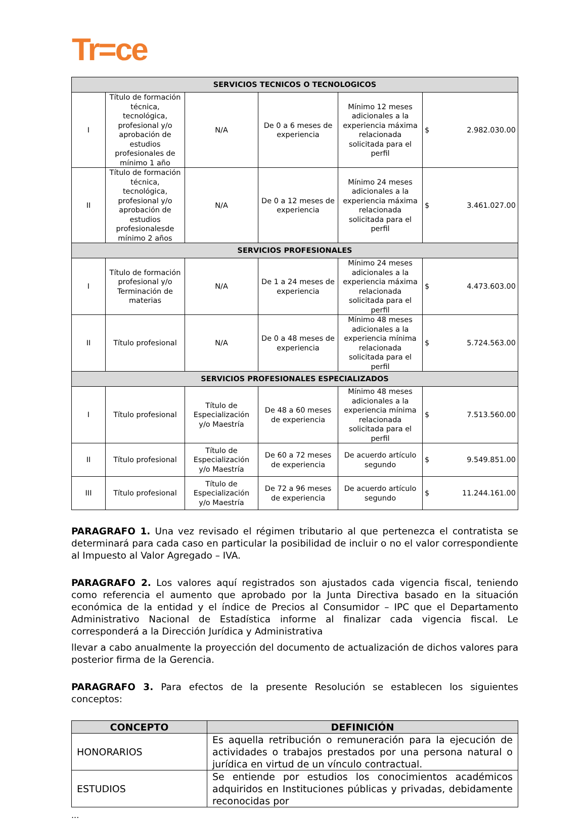Tr=ce
| SERVICIOS TECNICOS O TECNOLOGICOS | | | | | | |
| --- | --- | --- | --- | --- | --- | --- |
| I | Título de formación técnica, tecnológica, profesional y/o aprobación de estudios profesionales de mínimo 1 año | N/A | De 0 a 6 meses de experiencia | Mínimo 12 meses adicionales a la experiencia máxima relacionada solicitada para el perfil | $ | 2.982.030.00 |
| II | Título de formación técnica, tecnológica, profesional y/o aprobación de estudios profesionalesde mínimo 2 años | N/A | De 0 a 12 meses de experiencia | Mínimo 24 meses adicionales a la experiencia máxima relacionada solicitada para el perfil | $ | 3.461.027.00 |
| SERVICIOS PROFESIONALES | | | | | | |
| I | Título de formación profesional y/o Terminación de materias | N/A | De 1 a 24 meses de experiencia | Mínimo 24 meses adicionales a la experiencia máxima relacionada solicitada para el perfil | $ | 4.473.603.00 |
| II | Título profesional | N/A | De 0 a 48 meses de experiencia | Mínimo 48 meses adicionales a la experiencia mínima relacionada solicitada para el perfil | $ | 5.724.563.00 |
| SERVICIOS PROFESIONALES ESPECIALIZADOS | | | | | | |
| I | Título profesional | Título de Especialización y/o Maestría | De 48 a 60 meses de experiencia | Mínimo 48 meses adicionales a la experiencia mínima relacionada solicitada para el perfil | $ | 7.513.560.00 |
| II | Título profesional | Título de Especialización y/o Maestría | De 60 a 72 meses de experiencia | De acuerdo artículo segundo | $ | 9.549.851.00 |
| III | Título profesional | Título de Especialización y/o Maestría | De 72 a 96 meses de experiencia | De acuerdo artículo segundo | $ | 11.244.161.00 |
PARAGRAFO 1. Una vez revisado el régimen tributario al que pertenezca el contratista se determinará para cada caso en particular la posibilidad de incluir o no el valor correspondiente al Impuesto al Valor Agregado – IVA.
PARAGRAFO 2. Los valores aquí registrados son ajustados cada vigencia fiscal, teniendo como referencia el aumento que aprobado por la Junta Directiva basado en la situación económica de la entidad y el índice de Precios al Consumidor – IPC que el Departamento Administrativo Nacional de Estadística informe al finalizar cada vigencia fiscal. Le corresponderá a la Dirección Jurídica y Administrativa
llevar a cabo anualmente la proyección del documento de actualización de dichos valores para posterior firma de la Gerencia.
PARAGRAFO 3. Para efectos de la presente Resolución se establecen los siguientes conceptos:
| CONCEPTO | DEFINICIÓN |
| --- | --- |
| HONORARIOS | Es aquella retribución o remuneración para la ejecución de actividades o trabajos prestados por una persona natural o jurídica en virtud de un vínculo contractual. |
| ESTUDIOS | Se entiende por estudios los conocimientos académicos adquiridos en Instituciones públicas y privadas, debidamente reconocidas por |
...